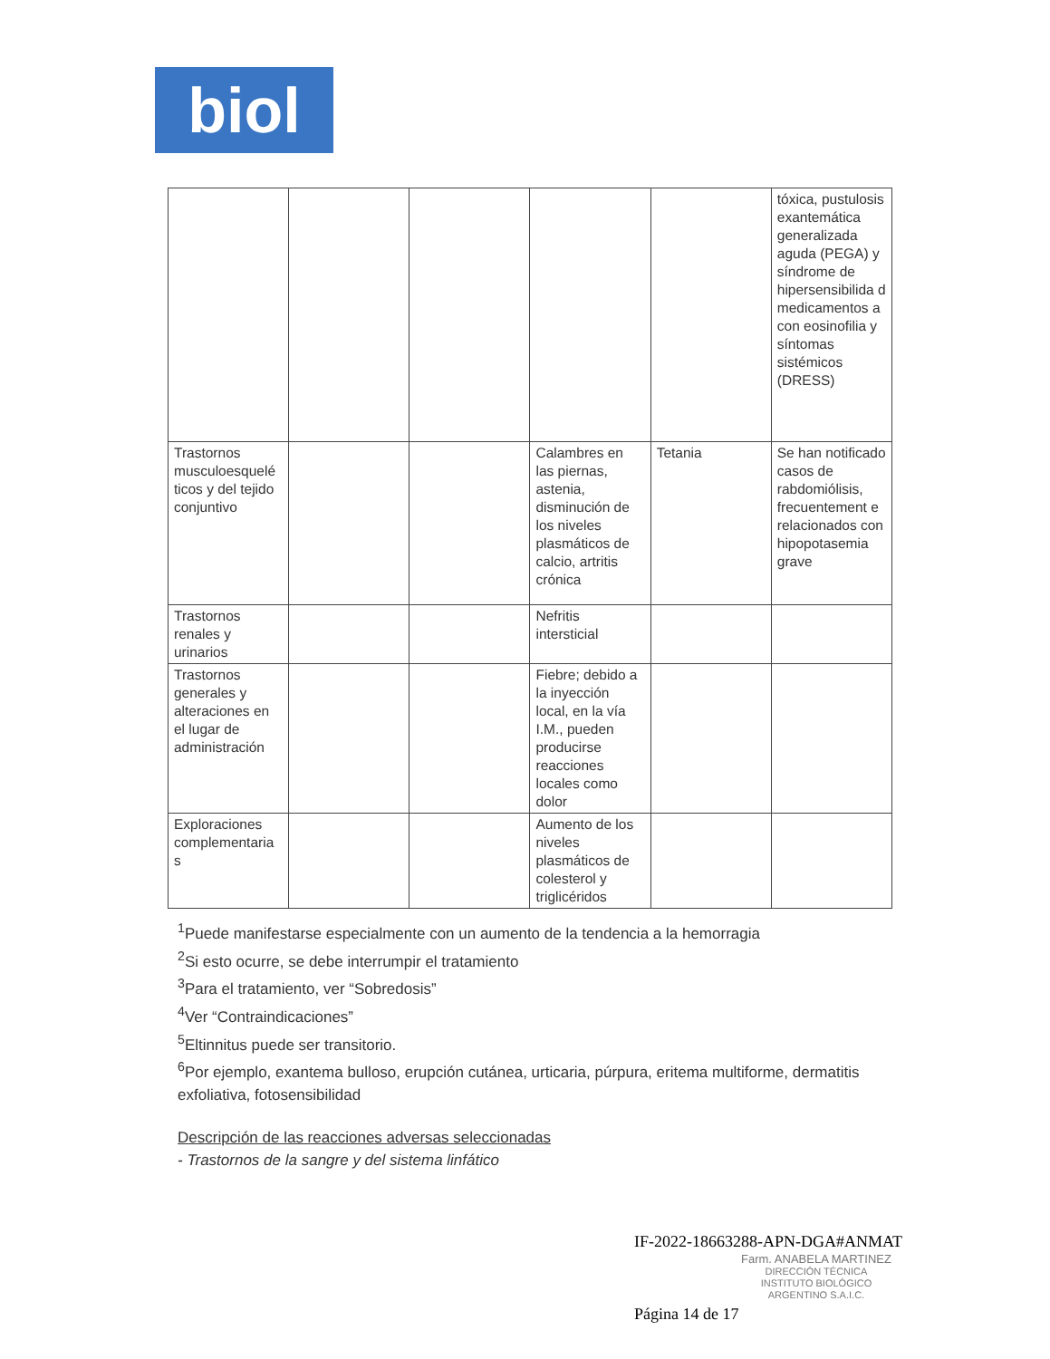biol
| | | | | | tóxica, pustulosis exantemática generalizada aguda (PEGA) y síndrome de hipersensibilida d medicamentos a con eosinofilia y síntomas sistémicos (DRESS) |
| Trastornos musculoesquelé ticos y del tejido conjuntivo | | | Calambres en las piernas, astenia, disminución de los niveles plasmáticos de calcio, artritis crónica | Tetania | Se han notificado casos de rabdomiólisis, frecuentement e relacionados con hipopotasemia grave |
| Trastornos renales y urinarios | | | Nefritis intersticial | | |
| Trastornos generales y alteraciones en el lugar de administración | | | Fiebre; debido a la inyección local, en la vía I.M., pueden producirse reacciones locales como dolor | | |
| Exploraciones complementaria s | | | Aumento de los niveles plasmáticos de colesterol y triglicéridos | | |
<sup>1</sup> Puede manifestarse especialmente con un aumento de la tendencia a la hemorragia
<sup>2</sup> Si esto ocurre, se debe interrumpir el tratamiento
<sup>3</sup> Para el tratamiento, ver “Sobredosis”
<sup>4</sup> Ver “Contraindicaciones”
<sup>5</sup> Eltinnitus puede ser transitorio.
<sup>6</sup> Por ejemplo, exantema bulloso, erupción cutánea, urticaria, púrpura, eritema multiforme, dermatitis exfoliativa, fotosensibilidad
Descripción de las reacciones adversas seleccionadas
- Trastornos de la sangre y del sistema linfático
IF-2022-18663288-APN-DGA#ANMAT
Farm. ANABELA MARTINEZ
DIRECCIÓN TÉCNICA
INSTITUTO BIOLÓGICO
ARGENTINO S.A.I.C.
Página 14 de 17